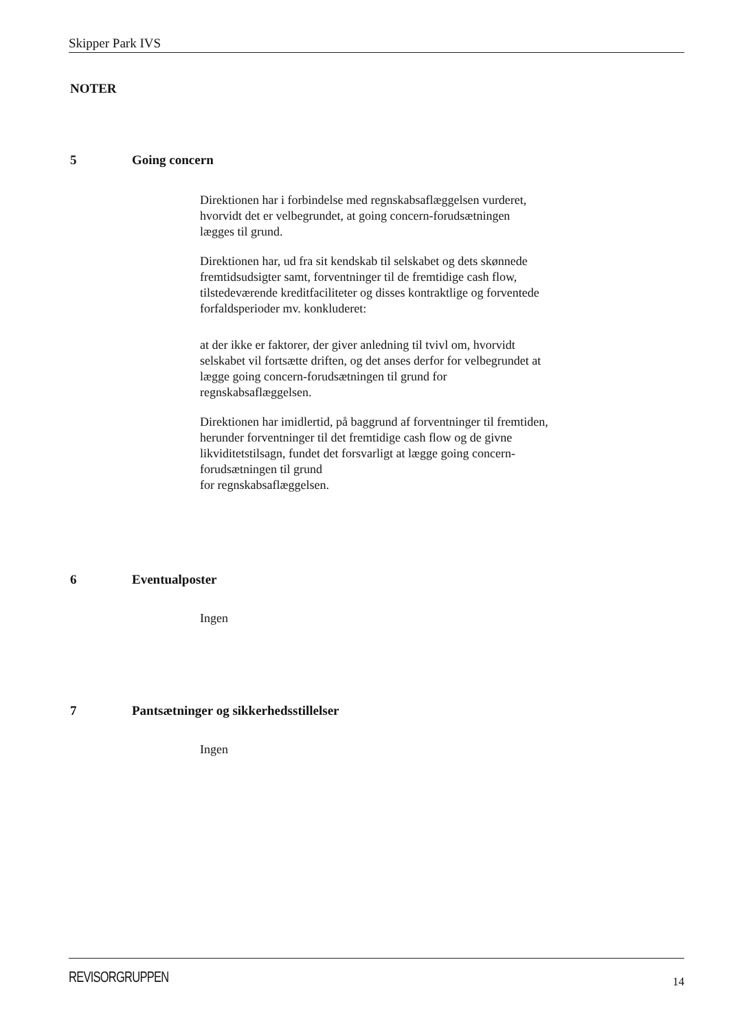Skipper Park IVS
NOTER
5 Going concern
Direktionen har i forbindelse med regnskabsaflæggelsen vurderet, hvorvidt det er velbegrundet, at going concern-forudsætningen lægges til grund.
Direktionen har, ud fra sit kendskab til selskabet og dets skønnede fremtidsudsigter samt, forventninger til de fremtidige cash flow, tilstedeværende kreditfaciliteter og disses kontraktlige og forventede
forfaldsperioder mv. konkluderet:
at der ikke er faktorer, der giver anledning til tvivl om, hvorvidt selskabet vil fortsætte driften, og det anses derfor for velbegrundet at lægge going concern-forudsætningen til grund for regnskabsaflæggelsen.
Direktionen har imidlertid, på baggrund af forventninger til fremtiden, herunder forventninger til det fremtidige cash flow og de givne likviditetstilsagn, fundet det forsvarligt at lægge going concern-forudsætningen til grund
for regnskabsaflæggelsen.
6 Eventualposter
Ingen
7 Pantsætninger og sikkerhedsstillelser
Ingen
REVISORGRUPPEN
14